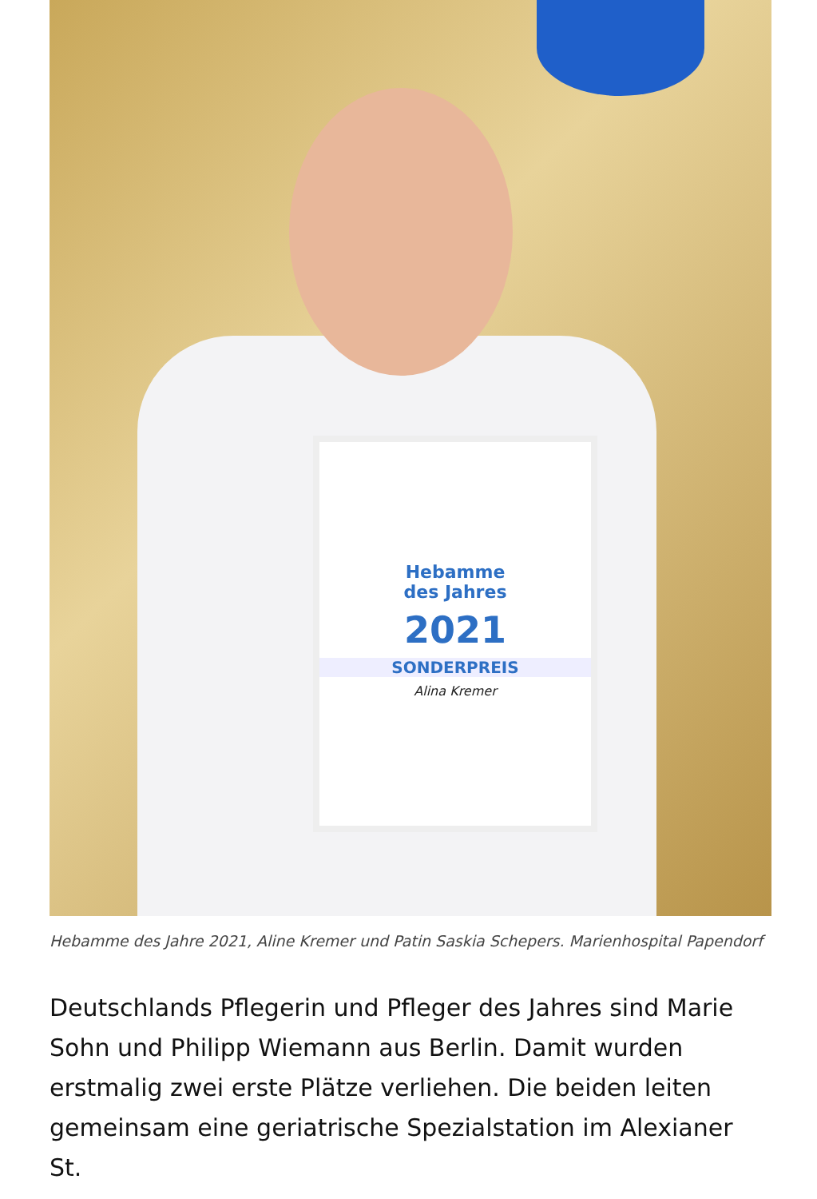Hebamme
des Jahres
2021
SONDERPREIS
Alina Kremer
Hebamme des Jahre 2021, Aline Kremer und Patin Saskia Schepers. Marienhospital Papendorf
Deutschlands Pflegerin und Pfleger des Jahres sind Marie Sohn und Philipp Wiemann aus Berlin. Damit wurden erstmalig zwei erste Plätze verliehen. Die beiden leiten gemeinsam eine geriatrische Spezialstation im Alexianer St.